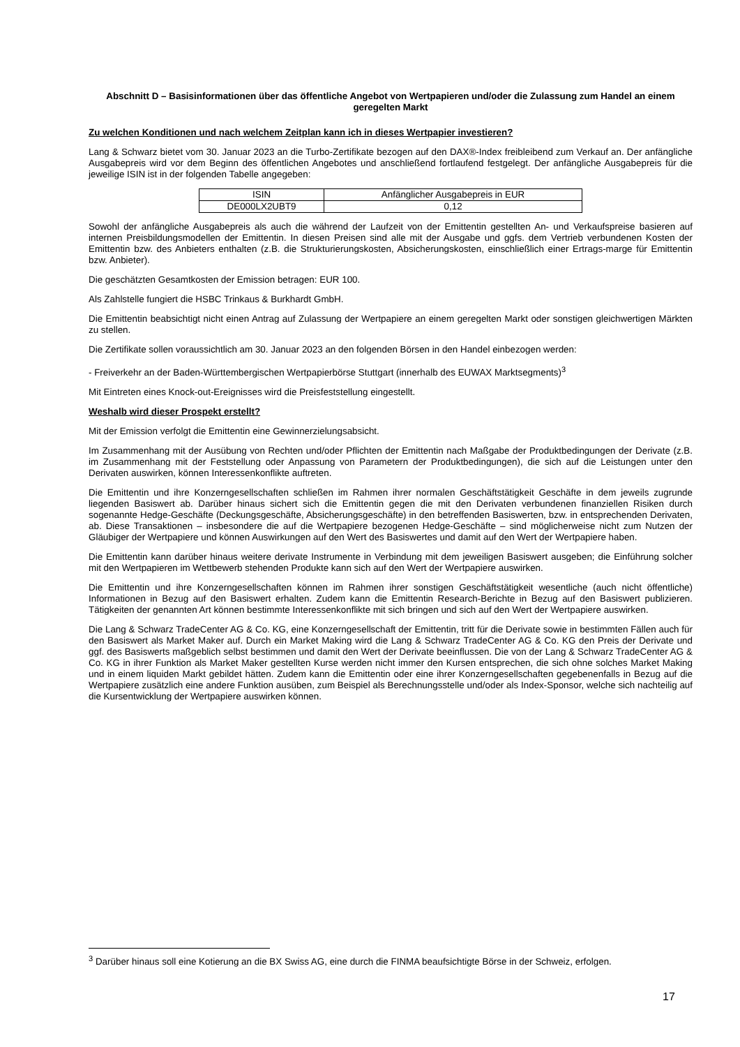Abschnitt D – Basisinformationen über das öffentliche Angebot von Wertpapieren und/oder die Zulassung zum Handel an einem geregelten Markt
Zu welchen Konditionen und nach welchem Zeitplan kann ich in dieses Wertpapier investieren?
Lang & Schwarz bietet vom 30. Januar 2023 an die Turbo-Zertifikate bezogen auf den DAX®-Index freibleibend zum Verkauf an. Der anfängliche Ausgabepreis wird vor dem Beginn des öffentlichen Angebotes und anschließend fortlaufend festgelegt. Der anfängliche Ausgabepreis für die jeweilige ISIN ist in der folgenden Tabelle angegeben:
| ISIN | Anfänglicher Ausgabepreis in EUR |
| DE000LX2UBT9 | 0,12 |
Sowohl der anfängliche Ausgabepreis als auch die während der Laufzeit von der Emittentin gestellten An- und Verkaufspreise basieren auf internen Preisbildungsmodellen der Emittentin. In diesen Preisen sind alle mit der Ausgabe und ggfs. dem Vertrieb verbundenen Kosten der Emittentin bzw. des Anbieters enthalten (z.B. die Strukturierungskosten, Absicherungskosten, einschließlich einer Ertrags-marge für Emittentin bzw. Anbieter).
Die geschätzten Gesamtkosten der Emission betragen: EUR 100.
Als Zahlstelle fungiert die HSBC Trinkaus & Burkhardt GmbH.
Die Emittentin beabsichtigt nicht einen Antrag auf Zulassung der Wertpapiere an einem geregelten Markt oder sonstigen gleichwertigen Märkten zu stellen.
Die Zertifikate sollen voraussichtlich am 30. Januar 2023 an den folgenden Börsen in den Handel einbezogen werden:
- Freiverkehr an der Baden-Württembergischen Wertpapierbörse Stuttgart (innerhalb des EUWAX Marktsegments)<sup>3</sup>
Mit Eintreten eines Knock-out-Ereignisses wird die Preisfeststellung eingestellt.
Weshalb wird dieser Prospekt erstellt?
Mit der Emission verfolgt die Emittentin eine Gewinnerzielungsabsicht.
Im Zusammenhang mit der Ausübung von Rechten und/oder Pflichten der Emittentin nach Maßgabe der Produktbedingungen der Derivate (z.B. im Zusammenhang mit der Feststellung oder Anpassung von Parametern der Produktbedingungen), die sich auf die Leistungen unter den Derivaten auswirken, können Interessenkonflikte auftreten.
Die Emittentin und ihre Konzerngesellschaften schließen im Rahmen ihrer normalen Geschäftstätigkeit Geschäfte in dem jeweils zugrunde liegenden Basiswert ab. Darüber hinaus sichert sich die Emittentin gegen die mit den Derivaten verbundenen finanziellen Risiken durch sogenannte Hedge-Geschäfte (Deckungsgeschäfte, Absicherungsgeschäfte) in den betreffenden Basiswerten, bzw. in entsprechenden Derivaten, ab. Diese Transaktionen – insbesondere die auf die Wertpapiere bezogenen Hedge-Geschäfte – sind möglicherweise nicht zum Nutzen der Gläubiger der Wertpapiere und können Auswirkungen auf den Wert des Basiswertes und damit auf den Wert der Wertpapiere haben.
Die Emittentin kann darüber hinaus weitere derivate Instrumente in Verbindung mit dem jeweiligen Basiswert ausgeben; die Einführung solcher mit den Wertpapieren im Wettbewerb stehenden Produkte kann sich auf den Wert der Wertpapiere auswirken.
Die Emittentin und ihre Konzerngesellschaften können im Rahmen ihrer sonstigen Geschäftstätigkeit wesentliche (auch nicht öffentliche) Informationen in Bezug auf den Basiswert erhalten. Zudem kann die Emittentin Research-Berichte in Bezug auf den Basiswert publizieren. Tätigkeiten der genannten Art können bestimmte Interessenkonflikte mit sich bringen und sich auf den Wert der Wertpapiere auswirken.
Die Lang & Schwarz TradeCenter AG & Co. KG, eine Konzerngesellschaft der Emittentin, tritt für die Derivate sowie in bestimmten Fällen auch für den Basiswert als Market Maker auf. Durch ein Market Making wird die Lang & Schwarz TradeCenter AG & Co. KG den Preis der Derivate und ggf. des Basiswerts maßgeblich selbst bestimmen und damit den Wert der Derivate beeinflussen. Die von der Lang & Schwarz TradeCenter AG & Co. KG in ihrer Funktion als Market Maker gestellten Kurse werden nicht immer den Kursen entsprechen, die sich ohne solches Market Making und in einem liquiden Markt gebildet hätten. Zudem kann die Emittentin oder eine ihrer Konzerngesellschaften gegebenenfalls in Bezug auf die Wertpapiere zusätzlich eine andere Funktion ausüben, zum Beispiel als Berechnungsstelle und/oder als Index-Sponsor, welche sich nachteilig auf die Kursentwicklung der Wertpapiere auswirken können.
<sup>3</sup> Darüber hinaus soll eine Kotierung an die BX Swiss AG, eine durch die FINMA beaufsichtigte Börse in der Schweiz, erfolgen.
17